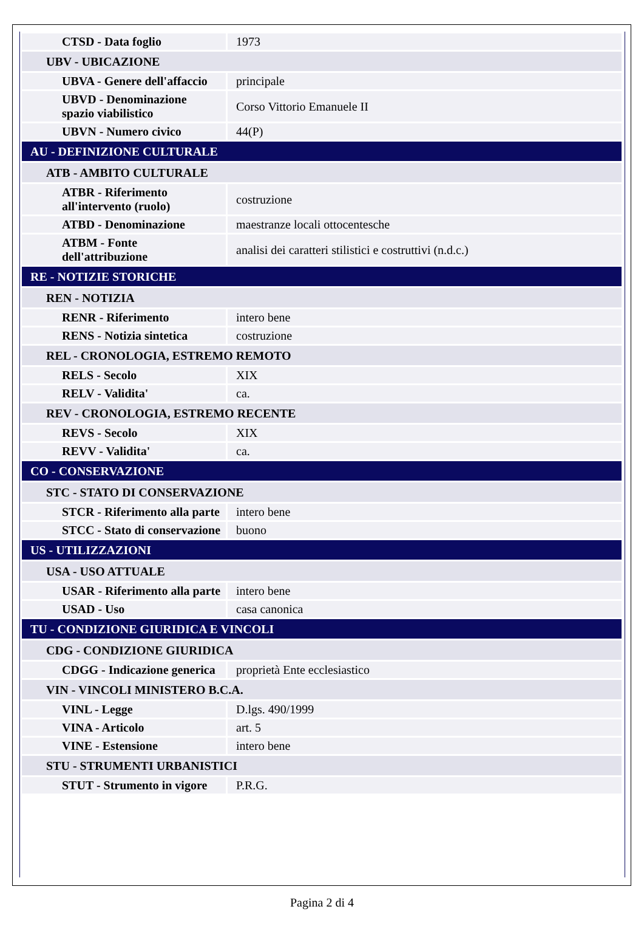| CTSD - Data foglio | 1973 |
| UBV - UBICAZIONE | |
| UBVA - Genere dell'affaccio | principale |
| UBVD - Denominazione spazio viabilistico | Corso Vittorio Emanuele II |
| UBVN - Numero civico | 44(P) |
| AU - DEFINIZIONE CULTURALE | |
| ATB - AMBITO CULTURALE | |
| ATBR - Riferimento all'intervento (ruolo) | costruzione |
| ATBD - Denominazione | maestranze locali ottocentesche |
| ATBM - Fonte dell'attribuzione | analisi dei caratteri stilistici e costruttivi (n.d.c.) |
| RE - NOTIZIE STORICHE | |
| REN - NOTIZIA | |
| RENR - Riferimento | intero bene |
| RENS - Notizia sintetica | costruzione |
| REL - CRONOLOGIA, ESTREMO REMOTO | |
| RELS - Secolo | XIX |
| RELV - Validita' | ca. |
| REV - CRONOLOGIA, ESTREMO RECENTE | |
| REVS - Secolo | XIX |
| REVV - Validita' | ca. |
| CO - CONSERVAZIONE | |
| STC - STATO DI CONSERVAZIONE | |
| STCR - Riferimento alla parte | intero bene |
| STCC - Stato di conservazione | buono |
| US - UTILIZZAZIONI | |
| USA - USO ATTUALE | |
| USAR - Riferimento alla parte | intero bene |
| USAD - Uso | casa canonica |
| TU - CONDIZIONE GIURIDICA E VINCOLI | |
| CDG - CONDIZIONE GIURIDICA | |
| CDGG - Indicazione generica | proprietà Ente ecclesiastico |
| VIN - VINCOLI MINISTERO B.C.A. | |
| VINL - Legge | D.lgs. 490/1999 |
| VINA - Articolo | art. 5 |
| VINE - Estensione | intero bene |
| STU - STRUMENTI URBANISTICI | |
| STUT - Strumento in vigore | P.R.G. |
Pagina 2 di 4